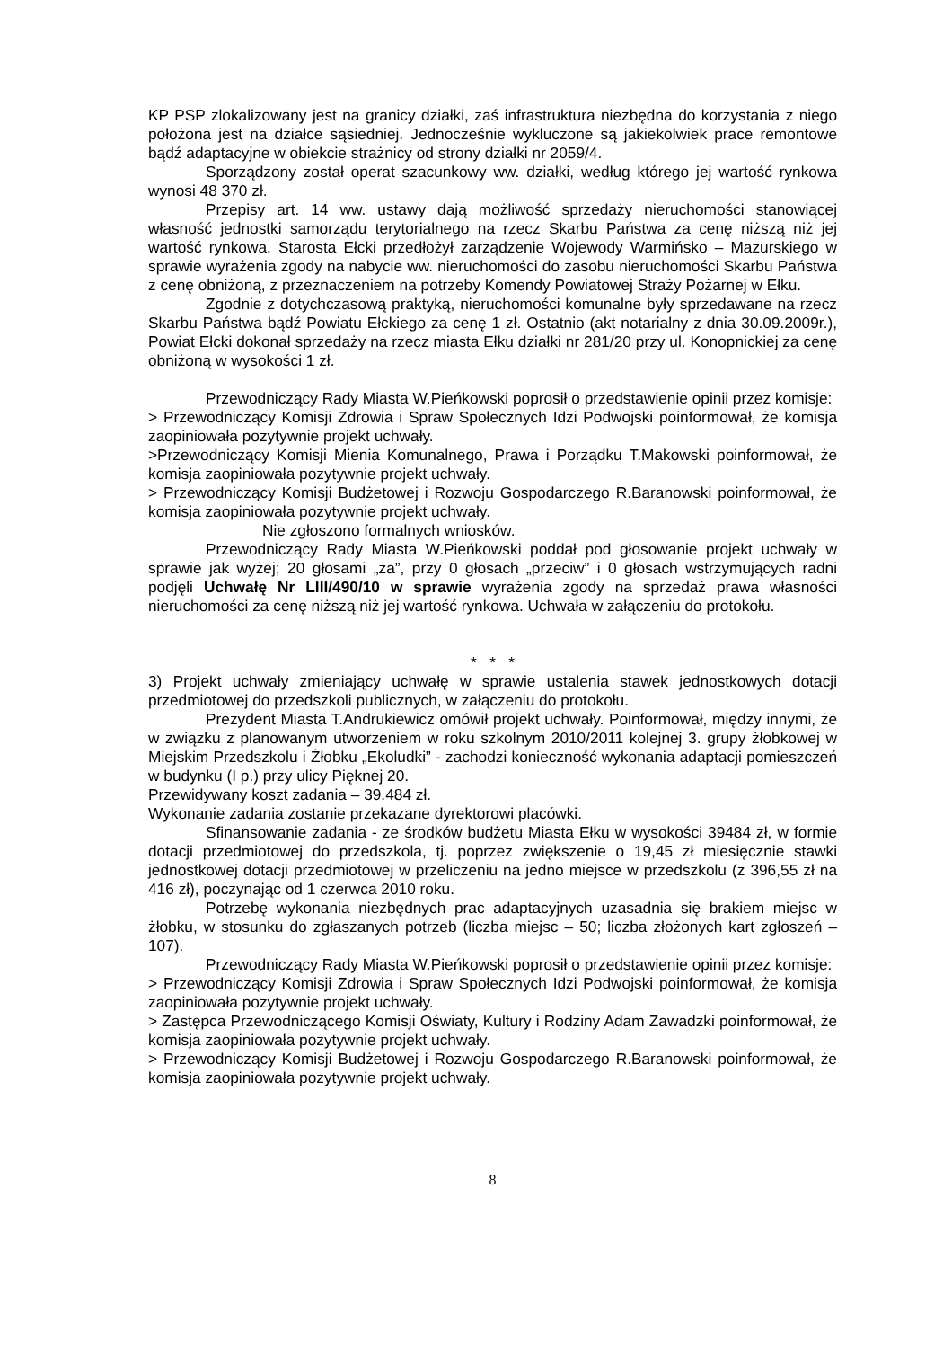KP PSP zlokalizowany jest na granicy działki, zaś infrastruktura niezbędna do korzystania z niego położona jest na działce sąsiedniej. Jednocześnie wykluczone są jakiekolwiek prace remontowe bądź adaptacyjne w obiekcie strażnicy od strony działki nr 2059/4.
Sporządzony został operat szacunkowy ww. działki, według którego jej wartość rynkowa wynosi 48 370 zł.
Przepisy art. 14 ww. ustawy dają możliwość sprzedaży nieruchomości stanowiącej własność jednostki samorządu terytorialnego na rzecz Skarbu Państwa za cenę niższą niż jej wartość rynkowa. Starosta Ełcki przedłożył zarządzenie Wojewody Warmińsko – Mazurskiego w sprawie wyrażenia zgody na nabycie ww. nieruchomości do zasobu nieruchomości Skarbu Państwa z cenę obniżoną, z przeznaczeniem na potrzeby Komendy Powiatowej Straży Pożarnej w Ełku.
Zgodnie z dotychczasową praktyką, nieruchomości komunalne były sprzedawane na rzecz Skarbu Państwa bądź Powiatu Ełckiego za cenę 1 zł. Ostatnio (akt notarialny z dnia 30.09.2009r.), Powiat Ełcki dokonał sprzedaży na rzecz miasta Ełku działki nr 281/20 przy ul. Konopnickiej za cenę obniżoną w wysokości 1 zł.
Przewodniczący Rady Miasta W.Pieńkowski poprosił o przedstawienie opinii przez komisje:
> Przewodniczący Komisji Zdrowia i Spraw Społecznych Idzi Podwojski poinformował, że komisja zaopiniowała pozytywnie projekt uchwały.
>Przewodniczący Komisji Mienia Komunalnego, Prawa i Porządku T.Makowski poinformował, że komisja zaopiniowała pozytywnie projekt uchwały.
> Przewodniczący Komisji Budżetowej i Rozwoju Gospodarczego R.Baranowski poinformował, że komisja zaopiniowała pozytywnie projekt uchwały.
Nie zgłoszono formalnych wniosków.
Przewodniczący Rady Miasta W.Pieńkowski poddał pod głosowanie projekt uchwały w sprawie jak wyżej; 20 głosami „za”, przy 0 głosach „przeciw” i 0 głosach wstrzymujących radni podjęli Uchwałę Nr LIII/490/10 w sprawie wyrażenia zgody na sprzedaż prawa własności nieruchomości za cenę niższą niż jej wartość rynkowa. Uchwała w załączeniu do protokołu.
* * *
3) Projekt uchwały zmieniający uchwałę w sprawie ustalenia stawek jednostkowych dotacji przedmiotowej do przedszkoli publicznych, w załączeniu do protokołu.
Prezydent Miasta T.Andrukiewicz omówił projekt uchwały. Poinformował, między innymi, że w związku z planowanym utworzeniem w roku szkolnym 2010/2011 kolejnej 3. grupy żłobkowej w Miejskim Przedszkolu i Żłobku „Ekoludki” - zachodzi konieczność wykonania adaptacji pomieszczeń w budynku (I p.) przy ulicy Pięknej 20.
Przewidywany koszt zadania – 39.484 zł.
Wykonanie zadania zostanie przekazane dyrektorowi placówki.
Sfinansowanie zadania - ze środków budżetu Miasta Ełku w wysokości 39484 zł, w formie dotacji przedmiotowej do przedszkola, tj. poprzez zwiększenie o 19,45 zł miesięcznie stawki jednostkowej dotacji przedmiotowej w przeliczeniu na jedno miejsce w przedszkolu (z 396,55 zł na 416 zł), poczynając od 1 czerwca 2010 roku.
Potrzebę wykonania niezbędnych prac adaptacyjnych uzasadnia się brakiem miejsc w żłobku, w stosunku do zgłaszanych potrzeb (liczba miejsc – 50; liczba złożonych kart zgłoszeń – 107).
Przewodniczący Rady Miasta W.Pieńkowski poprosił o przedstawienie opinii przez komisje:
> Przewodniczący Komisji Zdrowia i Spraw Społecznych Idzi Podwojski poinformował, że komisja zaopiniowała pozytywnie projekt uchwały.
> Zastępca Przewodniczącego Komisji Oświaty, Kultury i Rodziny Adam Zawadzki poinformował, że komisja zaopiniowała pozytywnie projekt uchwały.
> Przewodniczący Komisji Budżetowej i Rozwoju Gospodarczego R.Baranowski poinformował, że komisja zaopiniowała pozytywnie projekt uchwały.
8